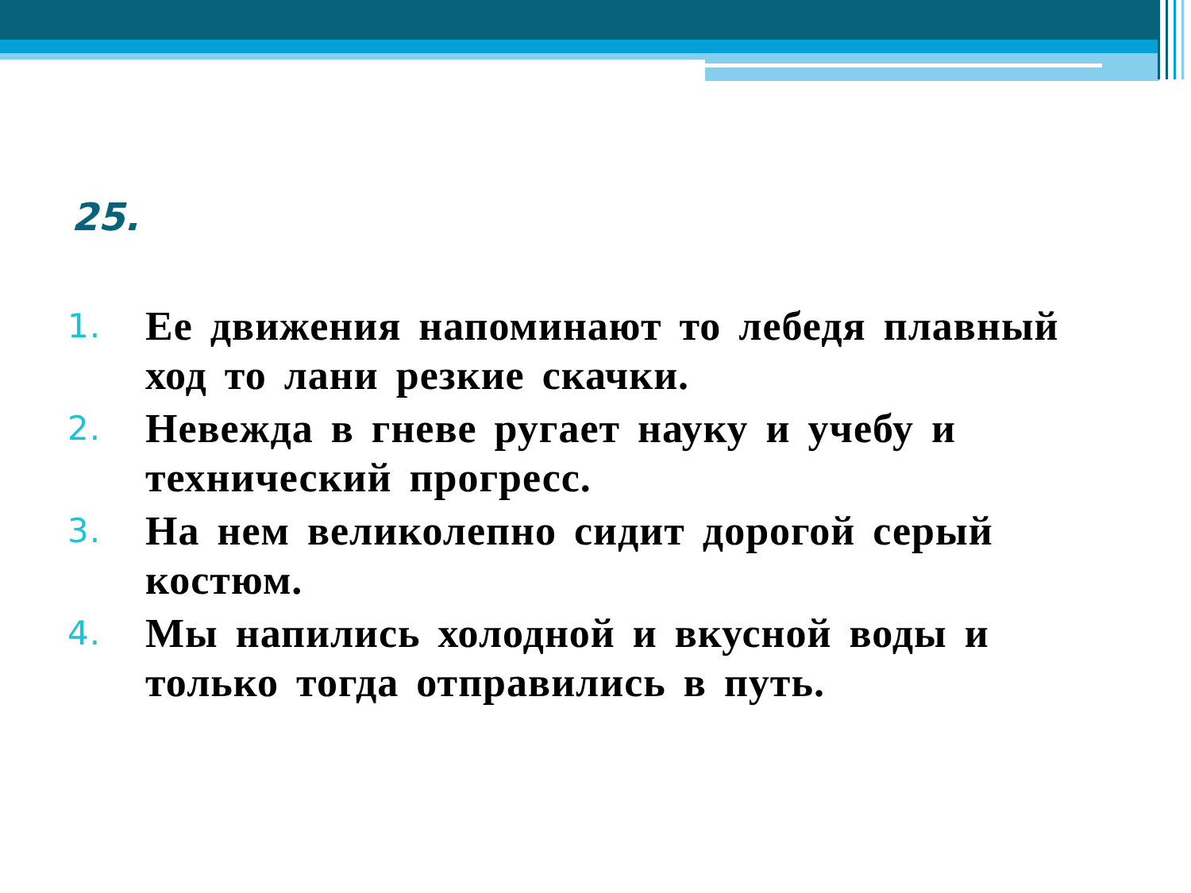25.
1. Ее движения напоминают то лебедя плавный ход то лани резкие скачки.
2. Невежда в гневе ругает науку и учебу и технический прогресс.
3. На нем великолепно сидит дорогой серый костюм.
4. Мы напились холодной и вкусной воды и только тогда отправились в путь.